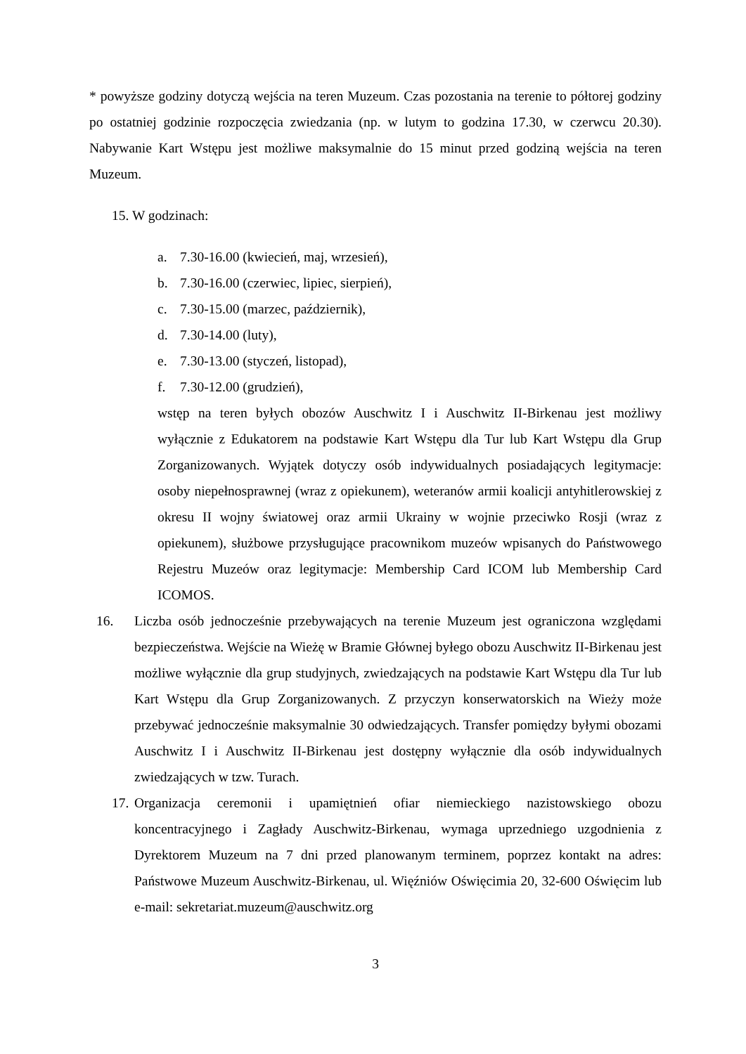* powyższe godziny dotyczą wejścia na teren Muzeum. Czas pozostania na terenie to półtorej godziny po ostatniej godzinie rozpoczęcia zwiedzania (np. w lutym to godzina 17.30, w czerwcu 20.30). Nabywanie Kart Wstępu jest możliwe maksymalnie do 15 minut przed godziną wejścia na teren Muzeum.
15. W godzinach:
a. 7.30-16.00 (kwiecień, maj, wrzesień),
b. 7.30-16.00 (czerwiec, lipiec, sierpień),
c. 7.30-15.00 (marzec, październik),
d. 7.30-14.00 (luty),
e. 7.30-13.00 (styczeń, listopad),
f. 7.30-12.00 (grudzień),
wstęp na teren byłych obozów Auschwitz I i Auschwitz II-Birkenau jest możliwy wyłącznie z Edukatorem na podstawie Kart Wstępu dla Tur lub Kart Wstępu dla Grup Zorganizowanych. Wyjątek dotyczy osób indywidualnych posiadających legitymacje: osoby niepełnosprawnej (wraz z opiekunem), weteranów armii koalicji antyhitlerowskiej z okresu II wojny światowej oraz armii Ukrainy w wojnie przeciwko Rosji (wraz z opiekunem), służbowe przysługujące pracownikom muzeów wpisanych do Państwowego Rejestru Muzeów oraz legitymacje: Membership Card ICOM lub Membership Card ICOMOS.
16. Liczba osób jednocześnie przebywających na terenie Muzeum jest ograniczona względami bezpieczeństwa. Wejście na Wieżę w Bramie Głównej byłego obozu Auschwitz II-Birkenau jest możliwe wyłącznie dla grup studyjnych, zwiedzających na podstawie Kart Wstępu dla Tur lub Kart Wstępu dla Grup Zorganizowanych. Z przyczyn konserwatorskich na Wieży może przebywać jednocześnie maksymalnie 30 odwiedzających. Transfer pomiędzy byłymi obozami Auschwitz I i Auschwitz II-Birkenau jest dostępny wyłącznie dla osób indywidualnych zwiedzających w tzw. Turach.
17. Organizacja ceremonii i upamiętnień ofiar niemieckiego nazistowskiego obozu koncentracyjnego i Zagłady Auschwitz-Birkenau, wymaga uprzedniego uzgodnienia z Dyrektorem Muzeum na 7 dni przed planowanym terminem, poprzez kontakt na adres: Państwowe Muzeum Auschwitz-Birkenau, ul. Więźniów Oświęcimia 20, 32-600 Oświęcim lub e-mail: sekretariat.muzeum@auschwitz.org
3